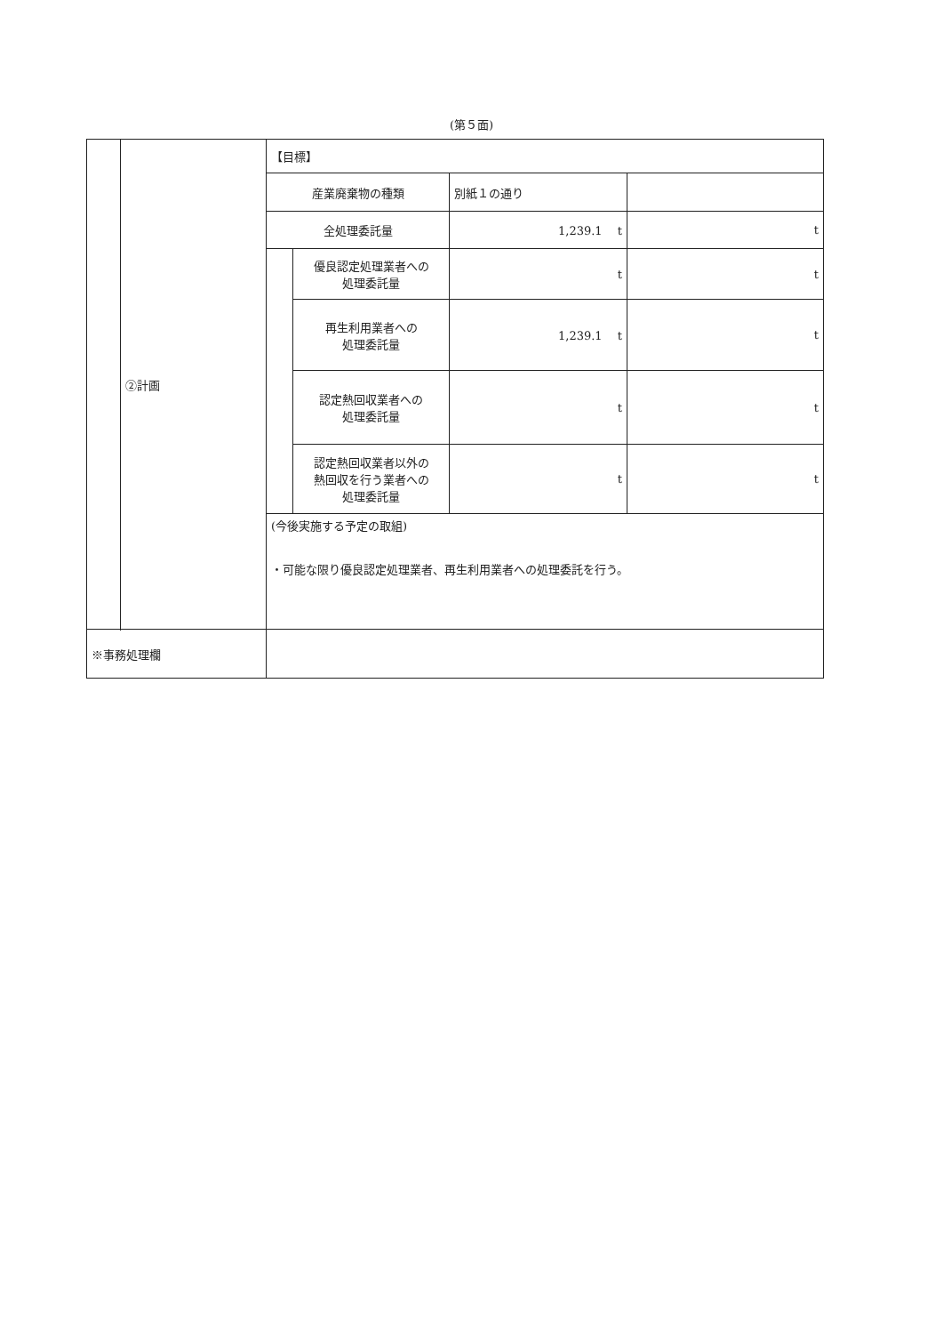(第５面)
| | ②計画 | 【目標】 | | | |
| | | 産業廃棄物の種類 | | 別紙１の通り | |
| | | 全処理委託量 | | 1,239.1 t | t |
| | | | 優良認定処理業者への 処理委託量 | t | t |
| | | | 再生利用業者への 処理委託量 | 1,239.1 t | t |
| | | | 認定熱回収業者への 処理委託量 | t | t |
| | | | 認定熱回収業者以外の 熱回収を行う業者への 処理委託量 | t | t |
| | | (今後実施する予定の取組) ・可能な限り優良認定処理業者、再生利用業者への処理委託を行う。 | | | |
| ※事務処理欄 | | | | | |